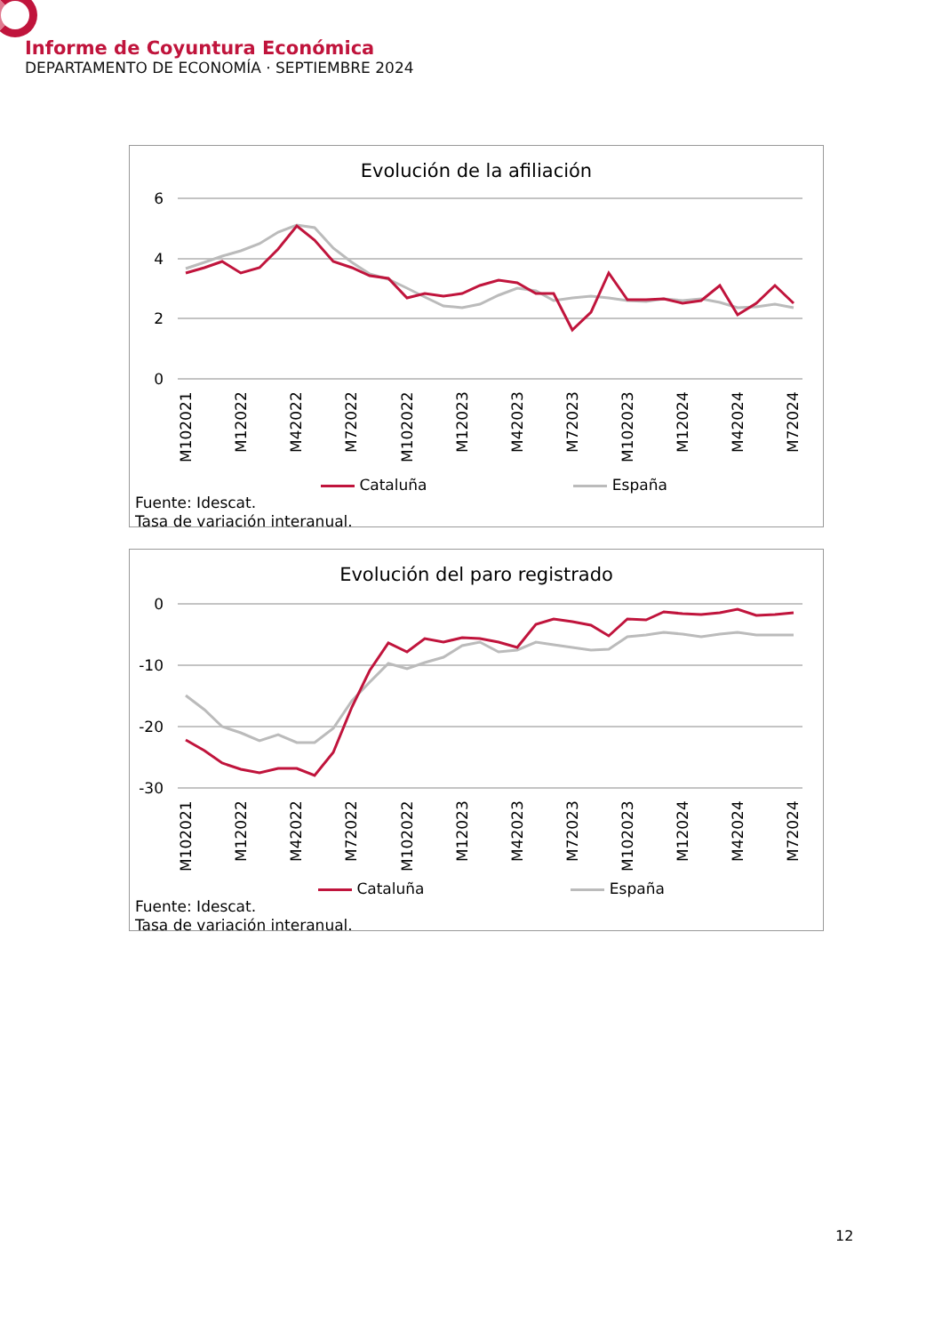Informe de Coyuntura Económica
DEPARTAMENTO DE ECONOMÍA · SEPTIEMBRE 2024
Evolución de la afiliación
6
4
2
0
M102021
M12022
M42022
M72022
M102022
M12023
M42023
M72023
M102023
M12024
M42024
M72024
Cataluña España
Fuente: Idescat.
Tasa de variación interanual.
Evolución del paro registrado
0
-10
-20
-30
M102021
M12022
M42022
M72022
M102022
M12023
M42023
M72023
M102023
M12024
M42024
M72024
Cataluña España
Fuente: Idescat.
Tasa de variación interanual.
12